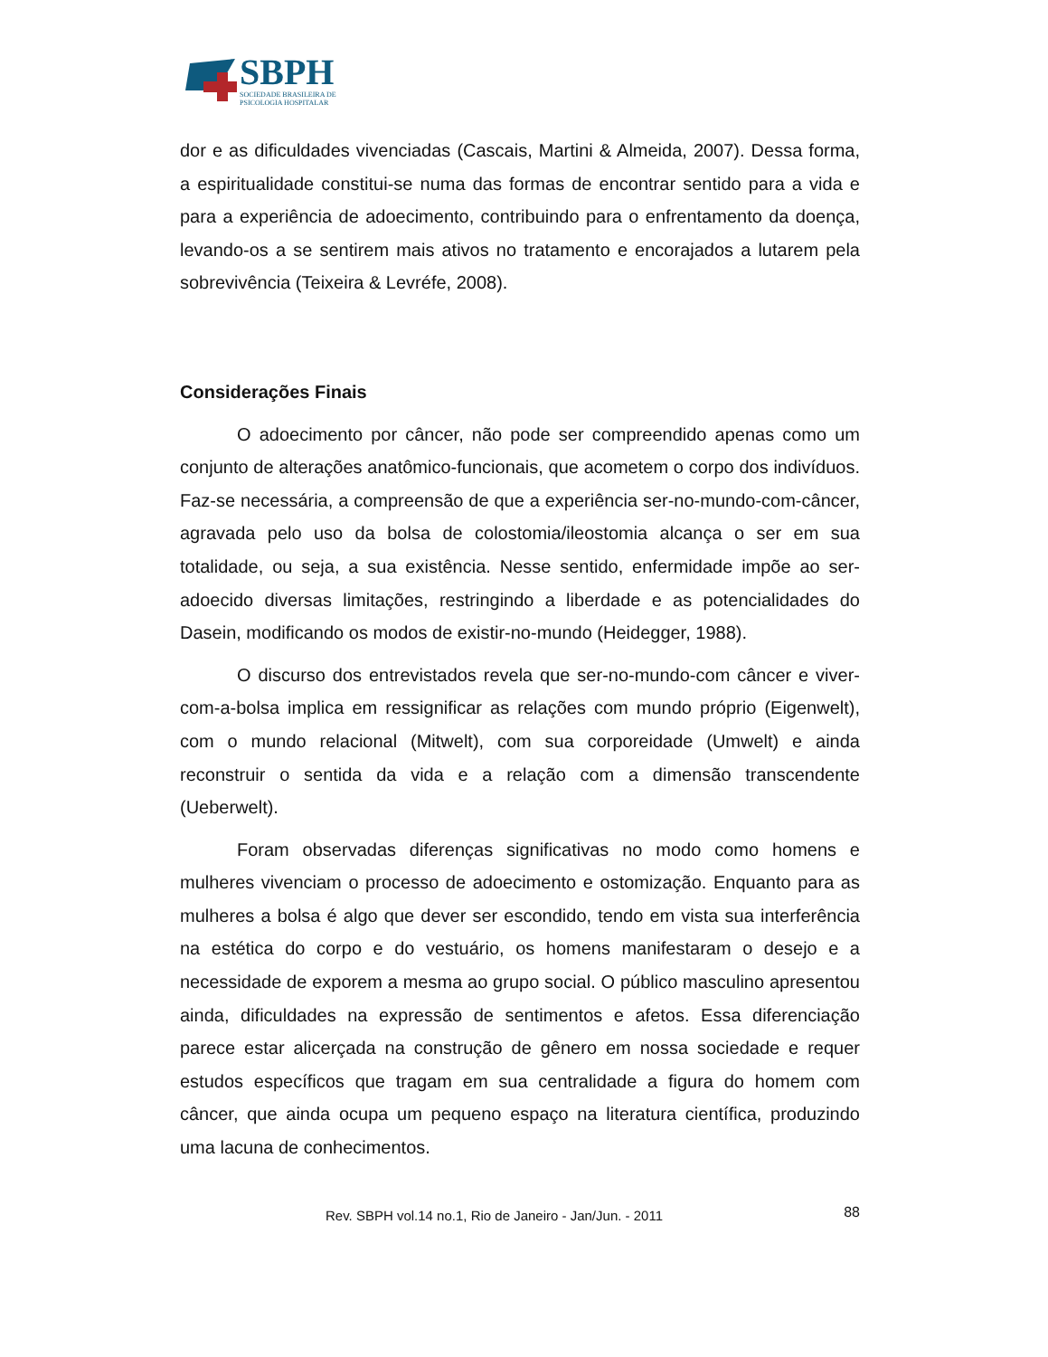SBPH
SOCIEDADE BRASILEIRA DE
PSICOLOGIA HOSPITALAR
dor e as dificuldades vivenciadas (Cascais, Martini & Almeida, 2007). Dessa forma, a espiritualidade constitui-se numa das formas de encontrar sentido para a vida e para a experiência de adoecimento, contribuindo para o enfrentamento da doença, levando-os a se sentirem mais ativos no tratamento e encorajados a lutarem pela sobrevivência (Teixeira & Levréfe, 2008).
Considerações Finais
O adoecimento por câncer, não pode ser compreendido apenas como um conjunto de alterações anatômico-funcionais, que acometem o corpo dos indivíduos. Faz-se necessária, a compreensão de que a experiência ser-no-mundo-com-câncer, agravada pelo uso da bolsa de colostomia/ileostomia alcança o ser em sua totalidade, ou seja, a sua existência. Nesse sentido, enfermidade impõe ao ser-adoecido diversas limitações, restringindo a liberdade e as potencialidades do Dasein, modificando os modos de existir-no-mundo (Heidegger, 1988).
O discurso dos entrevistados revela que ser-no-mundo-com câncer e viver-com-a-bolsa implica em ressignificar as relações com mundo próprio (Eigenwelt), com o mundo relacional (Mitwelt), com sua corporeidade (Umwelt) e ainda reconstruir o sentida da vida e a relação com a dimensão transcendente (Ueberwelt).
Foram observadas diferenças significativas no modo como homens e mulheres vivenciam o processo de adoecimento e ostomização. Enquanto para as mulheres a bolsa é algo que dever ser escondido, tendo em vista sua interferência na estética do corpo e do vestuário, os homens manifestaram o desejo e a necessidade de exporem a mesma ao grupo social. O público masculino apresentou ainda, dificuldades na expressão de sentimentos e afetos. Essa diferenciação parece estar alicerçada na construção de gênero em nossa sociedade e requer estudos específicos que tragam em sua centralidade a figura do homem com câncer, que ainda ocupa um pequeno espaço na literatura científica, produzindo uma lacuna de conhecimentos.
Rev. SBPH vol.14 no.1, Rio de Janeiro - Jan/Jun. - 2011 88